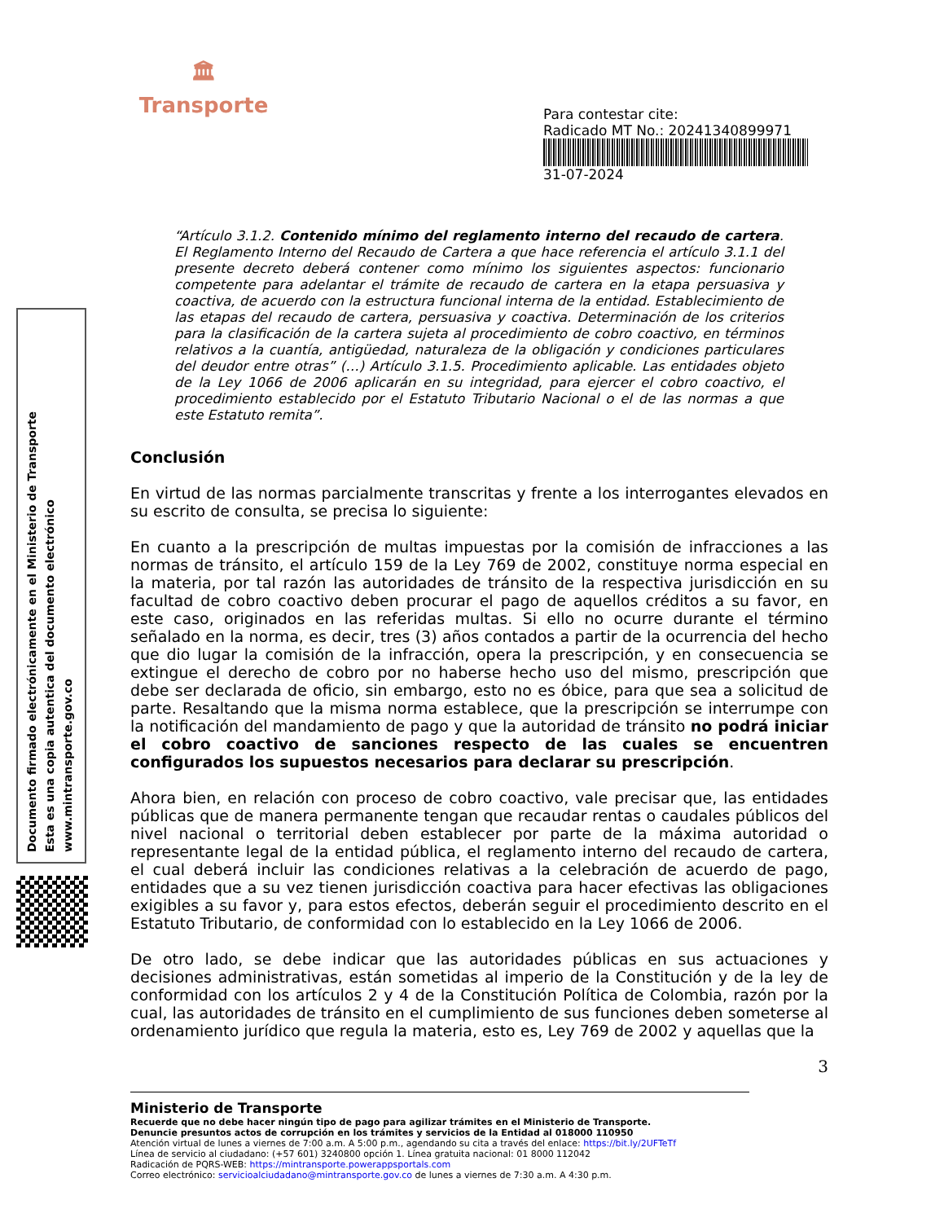🏛
Transporte
Para contestar cite:
Radicado MT No.: 20241340899971
31-07-2024
Documento firmado electrónicamente en el Ministerio de Transporte
Esta es una copia autentica del documento electrónico
www.mintransporte.gov.co
“Artículo 3.1.2. Contenido mínimo del reglamento interno del recaudo de cartera. El Reglamento Interno del Recaudo de Cartera a que hace referencia el artículo 3.1.1 del presente decreto deberá contener como mínimo los siguientes aspectos: funcionario competente para adelantar el trámite de recaudo de cartera en la etapa persuasiva y coactiva, de acuerdo con la estructura funcional interna de la entidad. Establecimiento de las etapas del recaudo de cartera, persuasiva y coactiva. Determinación de los criterios para la clasificación de la cartera sujeta al procedimiento de cobro coactivo, en términos relativos a la cuantía, antigüedad, naturaleza de la obligación y condiciones particulares del deudor entre otras” (…) Artículo 3.1.5. Procedimiento aplicable. Las entidades objeto de la Ley 1066 de 2006 aplicarán en su integridad, para ejercer el cobro coactivo, el procedimiento establecido por el Estatuto Tributario Nacional o el de las normas a que este Estatuto remita”.
Conclusión
En virtud de las normas parcialmente transcritas y frente a los interrogantes elevados en su escrito de consulta, se precisa lo siguiente:
En cuanto a la prescripción de multas impuestas por la comisión de infracciones a las normas de tránsito, el artículo 159 de la Ley 769 de 2002, constituye norma especial en la materia, por tal razón las autoridades de tránsito de la respectiva jurisdicción en su facultad de cobro coactivo deben procurar el pago de aquellos créditos a su favor, en este caso, originados en las referidas multas. Si ello no ocurre durante el término señalado en la norma, es decir, tres (3) años contados a partir de la ocurrencia del hecho que dio lugar la comisión de la infracción, opera la prescripción, y en consecuencia se extingue el derecho de cobro por no haberse hecho uso del mismo, prescripción que debe ser declarada de oficio, sin embargo, esto no es óbice, para que sea a solicitud de parte. Resaltando que la misma norma establece, que la prescripción se interrumpe con la notificación del mandamiento de pago y que la autoridad de tránsito no podrá iniciar el cobro coactivo de sanciones respecto de las cuales se encuentren configurados los supuestos necesarios para declarar su prescripción.
Ahora bien, en relación con proceso de cobro coactivo, vale precisar que, las entidades públicas que de manera permanente tengan que recaudar rentas o caudales públicos del nivel nacional o territorial deben establecer por parte de la máxima autoridad o representante legal de la entidad pública, el reglamento interno del recaudo de cartera, el cual deberá incluir las condiciones relativas a la celebración de acuerdo de pago, entidades que a su vez tienen jurisdicción coactiva para hacer efectivas las obligaciones exigibles a su favor y, para estos efectos, deberán seguir el procedimiento descrito en el Estatuto Tributario, de conformidad con lo establecido en la Ley 1066 de 2006.
De otro lado, se debe indicar que las autoridades públicas en sus actuaciones y decisiones administrativas, están sometidas al imperio de la Constitución y de la ley de conformidad con los artículos 2 y 4 de la Constitución Política de Colombia, razón por la cual, las autoridades de tránsito en el cumplimiento de sus funciones deben someterse al ordenamiento jurídico que regula la materia, esto es, Ley 769 de 2002 y aquellas que la
3
Ministerio de Transporte
Recuerde que no debe hacer ningún tipo de pago para agilizar trámites en el Ministerio de Transporte.
Denuncie presuntos actos de corrupción en los trámites y servicios de la Entidad al 018000 110950
Atención virtual de lunes a viernes de 7:00 a.m. A 5:00 p.m., agendando su cita a través del enlace: https://bit.ly/2UFTeTf
Línea de servicio al ciudadano: (+57 601) 3240800 opción 1. Línea gratuita nacional: 01 8000 112042
Radicación de PQRS-WEB: https://mintransporte.powerappsportals.com
Correo electrónico: servicioalciudadano@mintransporte.gov.co de lunes a viernes de 7:30 a.m. A 4:30 p.m.